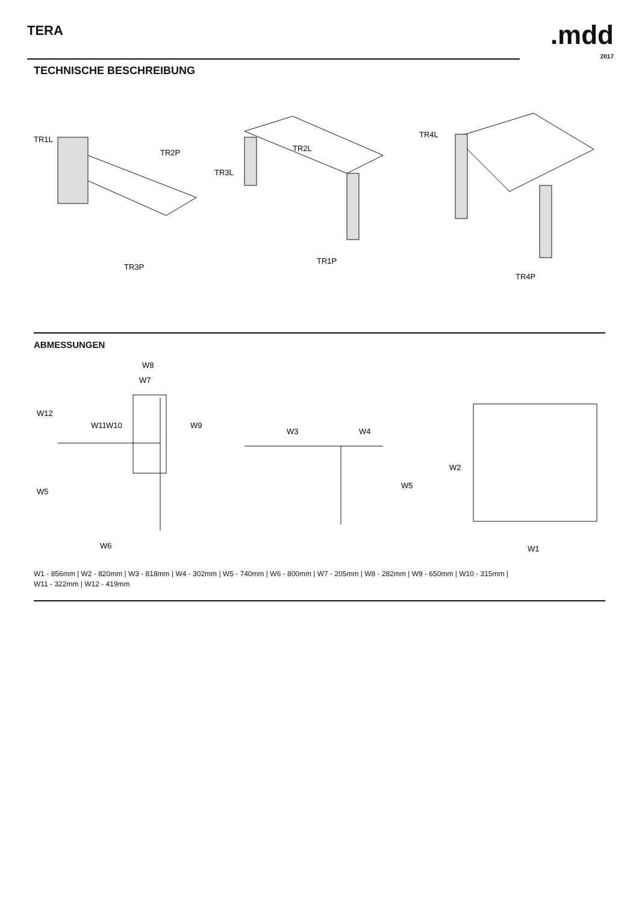TERA
.mdd
2017
TECHNISCHE BESCHREIBUNG
TR1L
TR2P
TR3P
TR3L
TR2L
TR1P
TR4L
TR4P
ABMESSUNGEN
W8
W7
W12
W11
W10
W9
W5
W6
W3
W4
W5
W2
W1
W1 - 856mm | W2 - 820mm | W3 - 818mm | W4 - 302mm | W5 - 740mm | W6 - 800mm | W7 - 205mm | W8 - 282mm | W9 - 650mm | W10 - 315mm |
W11 - 322mm | W12 - 419mm